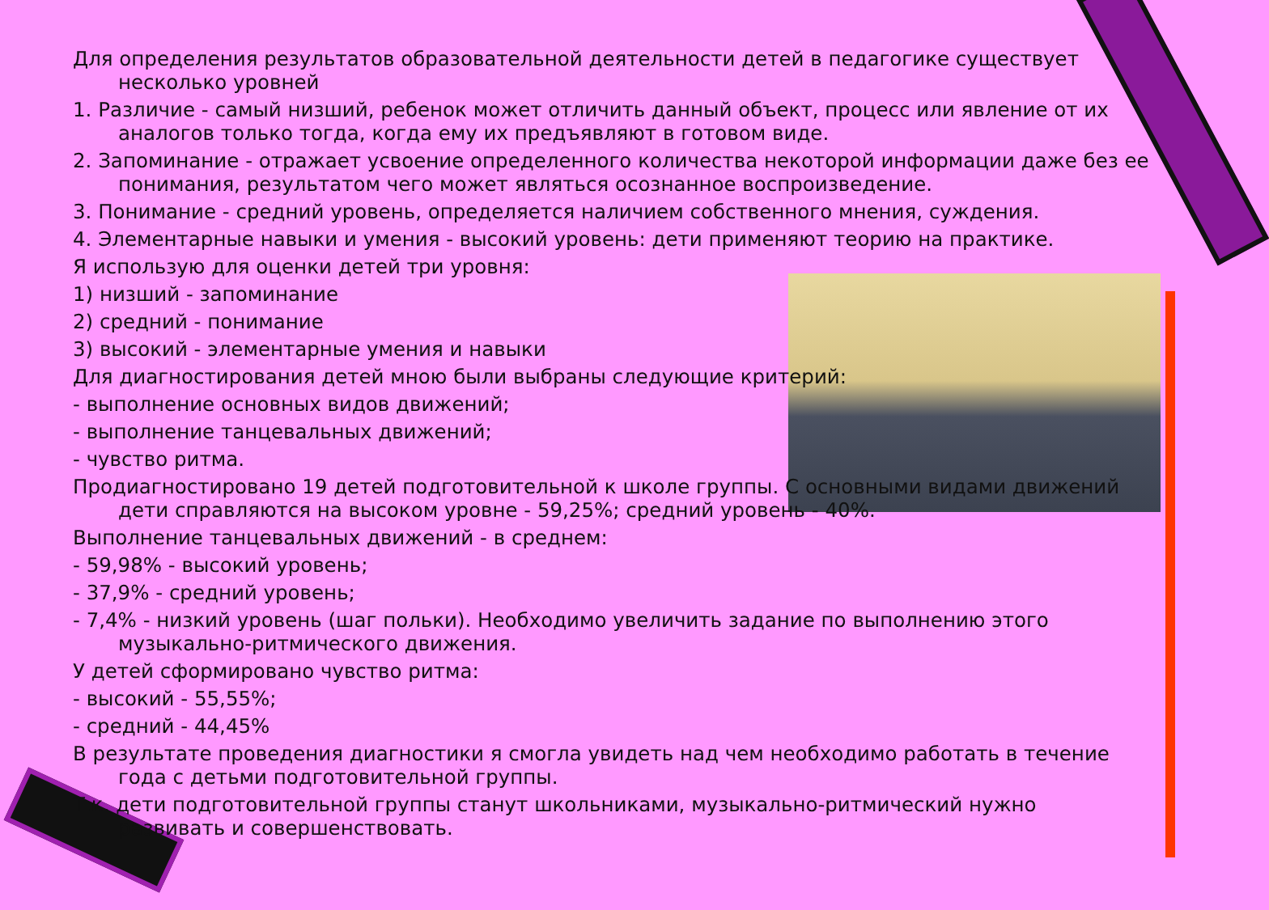Для определения результатов образовательной деятельности детей в педагогике существует несколько уровней
1. Различие - самый низший, ребенок может отличить данный объект, процесс или явление от их аналогов только тогда, когда ему их предъявляют в готовом виде.
2. Запоминание - отражает усвоение определенного количества некоторой информации даже без ее понимания, результатом чего может являться осознанное воспроизведение.
3. Понимание - средний уровень, определяется наличием собственного мнения, суждения.
4. Элементарные навыки и умения - высокий уровень: дети применяют теорию на практике.
Я использую для оценки детей три уровня:
1) низший - запоминание
2) средний - понимание
3) высокий - элементарные умения и навыки
Для диагностирования детей мною были выбраны следующие критерий:
- выполнение основных видов движений;
- выполнение танцевальных движений;
- чувство ритма.
Продиагностировано 19 детей подготовительной к школе группы. С основными видами движений дети справляются на высоком уровне - 59,25%; средний уровень - 40%.
Выполнение танцевальных движений - в среднем:
- 59,98% - высокий уровень;
- 37,9% - средний уровень;
- 7,4% - низкий уровень (шаг польки). Необходимо увеличить задание по выполнению этого музыкально-ритмического движения.
У детей сформировано чувство ритма:
- высокий - 55,55%;
- средний - 44,45%
В результате проведения диагностики я смогла увидеть над чем необходимо работать в течение года с детьми подготовительной группы.
Т.к. дети подготовительной группы станут школьниками, музыкально-ритмический нужно развивать и совершенствовать.